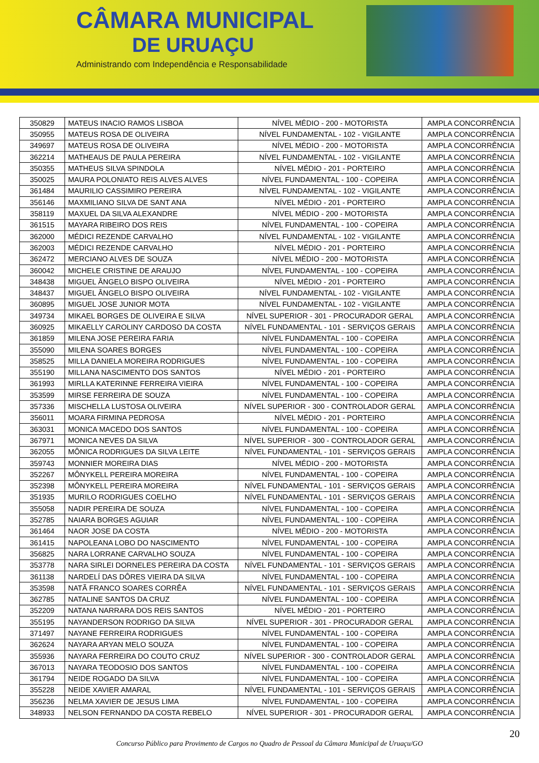CÂMARA MUNICIPAL
DE URUAÇU
Administrando com Independência e Responsabilidade
| 350829 | MATEUS INACIO RAMOS LISBOA | NÍVEL MÉDIO - 200 - MOTORISTA | AMPLA CONCORRÊNCIA |
| 350955 | MATEUS ROSA DE OLIVEIRA | NÍVEL FUNDAMENTAL - 102 - VIGILANTE | AMPLA CONCORRÊNCIA |
| 349697 | MATEUS ROSA DE OLIVEIRA | NÍVEL MÉDIO - 200 - MOTORISTA | AMPLA CONCORRÊNCIA |
| 362214 | MATHEAUS DE PAULA PEREIRA | NÍVEL FUNDAMENTAL - 102 - VIGILANTE | AMPLA CONCORRÊNCIA |
| 350355 | MATHEUS SILVA SPINDOLA | NÍVEL MÉDIO - 201 - PORTEIRO | AMPLA CONCORRÊNCIA |
| 350025 | MAURA POLONIATO REIS ALVES ALVES | NÍVEL FUNDAMENTAL - 100 - COPEIRA | AMPLA CONCORRÊNCIA |
| 361484 | MAURILIO CASSIMIRO PEREIRA | NÍVEL FUNDAMENTAL - 102 - VIGILANTE | AMPLA CONCORRÊNCIA |
| 356146 | MAXMILIANO SILVA DE SANT ANA | NÍVEL MÉDIO - 201 - PORTEIRO | AMPLA CONCORRÊNCIA |
| 358119 | MAXUEL DA SILVA ALEXANDRE | NÍVEL MÉDIO - 200 - MOTORISTA | AMPLA CONCORRÊNCIA |
| 361515 | MAYARA RIBEIRO DOS REIS | NÍVEL FUNDAMENTAL - 100 - COPEIRA | AMPLA CONCORRÊNCIA |
| 362000 | MÉDICI REZENDE CARVALHO | NÍVEL FUNDAMENTAL - 102 - VIGILANTE | AMPLA CONCORRÊNCIA |
| 362003 | MÉDICI REZENDE CARVALHO | NÍVEL MÉDIO - 201 - PORTEIRO | AMPLA CONCORRÊNCIA |
| 362472 | MERCIANO ALVES DE SOUZA | NÍVEL MÉDIO - 200 - MOTORISTA | AMPLA CONCORRÊNCIA |
| 360042 | MICHELE CRISTINE DE ARAUJO | NÍVEL FUNDAMENTAL - 100 - COPEIRA | AMPLA CONCORRÊNCIA |
| 348438 | MIGUEL ÂNGELO BISPO OLIVEIRA | NÍVEL MÉDIO - 201 - PORTEIRO | AMPLA CONCORRÊNCIA |
| 348437 | MIGUEL ÂNGELO BISPO OLIVEIRA | NÍVEL FUNDAMENTAL - 102 - VIGILANTE | AMPLA CONCORRÊNCIA |
| 360895 | MIGUEL JOSE JUNIOR MOTA | NÍVEL FUNDAMENTAL - 102 - VIGILANTE | AMPLA CONCORRÊNCIA |
| 349734 | MIKAEL BORGES DE OLIVEIRA E SILVA | NÍVEL SUPERIOR - 301 - PROCURADOR GERAL | AMPLA CONCORRÊNCIA |
| 360925 | MIKAELLY CAROLINY CARDOSO DA COSTA | NÍVEL FUNDAMENTAL - 101 - SERVIÇOS GERAIS | AMPLA CONCORRÊNCIA |
| 361859 | MILENA JOSE PEREIRA FARIA | NÍVEL FUNDAMENTAL - 100 - COPEIRA | AMPLA CONCORRÊNCIA |
| 355090 | MILENA SOARES BORGES | NÍVEL FUNDAMENTAL - 100 - COPEIRA | AMPLA CONCORRÊNCIA |
| 358525 | MILLA DANIELA MOREIRA RODRIGUES | NÍVEL FUNDAMENTAL - 100 - COPEIRA | AMPLA CONCORRÊNCIA |
| 355190 | MILLANA NASCIMENTO DOS SANTOS | NÍVEL MÉDIO - 201 - PORTEIRO | AMPLA CONCORRÊNCIA |
| 361993 | MIRLLA KATERINNE FERREIRA VIEIRA | NÍVEL FUNDAMENTAL - 100 - COPEIRA | AMPLA CONCORRÊNCIA |
| 353599 | MIRSE FERREIRA DE SOUZA | NÍVEL FUNDAMENTAL - 100 - COPEIRA | AMPLA CONCORRÊNCIA |
| 357336 | MISCHELLA LUSTOSA OLIVEIRA | NÍVEL SUPERIOR - 300 - CONTROLADOR GERAL | AMPLA CONCORRÊNCIA |
| 356011 | MOARA FIRMINA PEDROSA | NÍVEL MÉDIO - 201 - PORTEIRO | AMPLA CONCORRÊNCIA |
| 363031 | MONICA MACEDO DOS SANTOS | NÍVEL FUNDAMENTAL - 100 - COPEIRA | AMPLA CONCORRÊNCIA |
| 367971 | MONICA NEVES DA SILVA | NÍVEL SUPERIOR - 300 - CONTROLADOR GERAL | AMPLA CONCORRÊNCIA |
| 362055 | MÔNICA RODRIGUES DA SILVA LEITE | NÍVEL FUNDAMENTAL - 101 - SERVIÇOS GERAIS | AMPLA CONCORRÊNCIA |
| 359743 | MONNIER MOREIRA DIAS | NÍVEL MÉDIO - 200 - MOTORISTA | AMPLA CONCORRÊNCIA |
| 352267 | MÔNYKELL PEREIRA MOREIRA | NÍVEL FUNDAMENTAL - 100 - COPEIRA | AMPLA CONCORRÊNCIA |
| 352398 | MÔNYKELL PEREIRA MOREIRA | NÍVEL FUNDAMENTAL - 101 - SERVIÇOS GERAIS | AMPLA CONCORRÊNCIA |
| 351935 | MURILO RODRIGUES COELHO | NÍVEL FUNDAMENTAL - 101 - SERVIÇOS GERAIS | AMPLA CONCORRÊNCIA |
| 355058 | NADIR PEREIRA DE SOUZA | NÍVEL FUNDAMENTAL - 100 - COPEIRA | AMPLA CONCORRÊNCIA |
| 352785 | NAIARA BORGES AGUIAR | NÍVEL FUNDAMENTAL - 100 - COPEIRA | AMPLA CONCORRÊNCIA |
| 361464 | NAOR JOSE DA COSTA | NÍVEL MÉDIO - 200 - MOTORISTA | AMPLA CONCORRÊNCIA |
| 361415 | NAPOLEANA LOBO DO NASCIMENTO | NÍVEL FUNDAMENTAL - 100 - COPEIRA | AMPLA CONCORRÊNCIA |
| 356825 | NARA LORRANE CARVALHO SOUZA | NÍVEL FUNDAMENTAL - 100 - COPEIRA | AMPLA CONCORRÊNCIA |
| 353778 | NARA SIRLEI DORNELES PEREIRA DA COSTA | NÍVEL FUNDAMENTAL - 101 - SERVIÇOS GERAIS | AMPLA CONCORRÊNCIA |
| 361138 | NARDELÍ DAS DÔRES VIEIRA DA SILVA | NÍVEL FUNDAMENTAL - 100 - COPEIRA | AMPLA CONCORRÊNCIA |
| 353598 | NATÃ FRANCO SOARES CORRÊA | NÍVEL FUNDAMENTAL - 101 - SERVIÇOS GERAIS | AMPLA CONCORRÊNCIA |
| 362785 | NATALINE SANTOS DA CRUZ | NÍVEL FUNDAMENTAL - 100 - COPEIRA | AMPLA CONCORRÊNCIA |
| 352209 | NATANA NARRARA DOS REIS SANTOS | NÍVEL MÉDIO - 201 - PORTEIRO | AMPLA CONCORRÊNCIA |
| 355195 | NAYANDERSON RODRIGO DA SILVA | NÍVEL SUPERIOR - 301 - PROCURADOR GERAL | AMPLA CONCORRÊNCIA |
| 371497 | NAYANE FERREIRA RODRIGUES | NÍVEL FUNDAMENTAL - 100 - COPEIRA | AMPLA CONCORRÊNCIA |
| 362624 | NAYARA ARYAN MELO SOUZA | NÍVEL FUNDAMENTAL - 100 - COPEIRA | AMPLA CONCORRÊNCIA |
| 355936 | NAYARA FERREIRA DO COUTO CRUZ | NÍVEL SUPERIOR - 300 - CONTROLADOR GERAL | AMPLA CONCORRÊNCIA |
| 367013 | NAYARA TEODOSIO DOS SANTOS | NÍVEL FUNDAMENTAL - 100 - COPEIRA | AMPLA CONCORRÊNCIA |
| 361794 | NEIDE ROGADO DA SILVA | NÍVEL FUNDAMENTAL - 100 - COPEIRA | AMPLA CONCORRÊNCIA |
| 355228 | NEIDE XAVIER AMARAL | NÍVEL FUNDAMENTAL - 101 - SERVIÇOS GERAIS | AMPLA CONCORRÊNCIA |
| 356236 | NELMA XAVIER DE JESUS LIMA | NÍVEL FUNDAMENTAL - 100 - COPEIRA | AMPLA CONCORRÊNCIA |
| 348933 | NELSON FERNANDO DA COSTA REBELO | NÍVEL SUPERIOR - 301 - PROCURADOR GERAL | AMPLA CONCORRÊNCIA |
20
Concurso Público para Provimento de Cargos no Quadro de Pessoal da Câmara Municipal de Uruaçu/GO